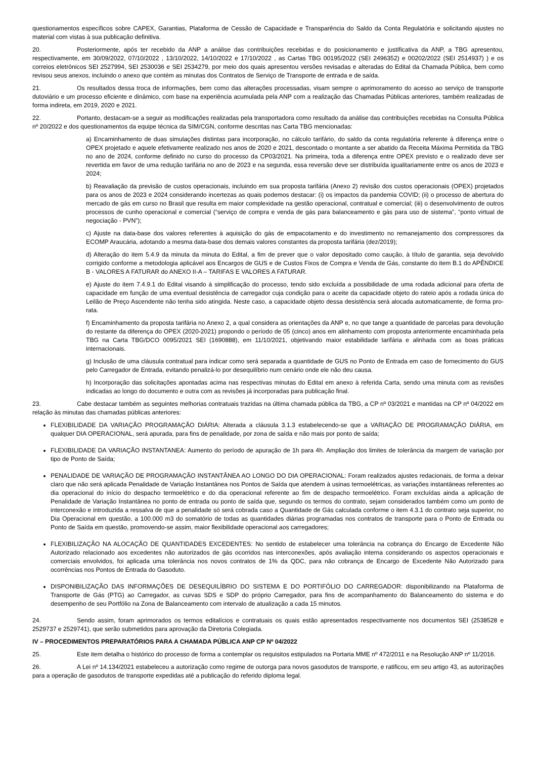questionamentos específicos sobre CAPEX, Garantias, Plataforma de Cessão de Capacidade e Transparência do Saldo da Conta Regulatória e solicitando ajustes no material com vistas à sua publicação definitiva.
20. Posteriormente, após ter recebido da ANP a análise das contribuições recebidas e do posicionamento e justificativa da ANP, a TBG apresentou, respectivamente, em 30/09/2022, 07/10/2022 , 13/10/2022, 14/10/2022 e 17/10/2022 , as Cartas TBG 00195/2022 (SEI 2496352) e 00202/2022 (SEI 2514937) ) e os correios eletrônicos SEI 2527994, SEI 2530036 e SEI 2534279, por meio dos quais apresentou versões revisadas e alteradas do Edital da Chamada Pública, bem como revisou seus anexos, incluindo o anexo que contém as minutas dos Contratos de Serviço de Transporte de entrada e de saída.
21. Os resultados dessa troca de informações, bem como das alterações processadas, visam sempre o aprimoramento do acesso ao serviço de transporte dutoviário e um processo eficiente e dinâmico, com base na experiência acumulada pela ANP com a realização das Chamadas Públicas anteriores, também realizadas de forma indireta, em 2019, 2020 e 2021.
22. Portanto, destacam-se a seguir as modificações realizadas pela transportadora como resultado da análise das contribuições recebidas na Consulta Pública nº 20/2022 e dos questionamentos da equipe técnica da SIM/CGN, conforme descritas nas Carta TBG mencionadas:
a) Encaminhamento de duas simulações distintas para incorporação, no cálculo tarifário, do saldo da conta regulatória referente à diferença entre o OPEX projetado e aquele efetivamente realizado nos anos de 2020 e 2021, descontado o montante a ser abatido da Receita Máxima Permitida da TBG no ano de 2024, conforme definido no curso do processo da CP03/2021. Na primeira, toda a diferença entre OPEX previsto e o realizado deve ser revertida em favor de uma redução tarifária no ano de 2023 e na segunda, essa reversão deve ser distribuída igualitariamente entre os anos de 2023 e 2024;
b) Reavaliação da previsão de custos operacionais, incluindo em sua proposta tarifária (Anexo 2) revisão dos custos operacionais (OPEX) projetados para os anos de 2023 e 2024 considerando incertezas as quais podemos destacar: (i) os impactos da pandemia COVID; (ii) o processo de abertura do mercado de gás em curso no Brasil que resulta em maior complexidade na gestão operacional, contratual e comercial; (iii) o desenvolvimento de outros processos de cunho operacional e comercial (“serviço de compra e venda de gás para balanceamento e gás para uso de sistema”, “ponto virtual de negociação - PVN”);
c) Ajuste na data-base dos valores referentes à aquisição do gás de empacotamento e do investimento no remanejamento dos compressores da ECOMP Araucária, adotando a mesma data-base dos demais valores constantes da proposta tarifária (dez/2019);
d) Alteração do item 5.4.9 da minuta da minuta do Edital, a fim de prever que o valor depositado como caução, à título de garantia, seja devolvido corrigido conforme a metodologia aplicável aos Encargos de GUS e de Custos Fixos de Compra e Venda de Gás, constante do item B.1 do APÊNDICE B - VALORES A FATURAR do ANEXO II-A – TARIFAS E VALORES A FATURAR.
e) Ajuste do item 7.4.9.1 do Edital visando à simplificação do processo, tendo sido excluída a possibilidade de uma rodada adicional para oferta de capacidade em função de uma eventual desistência de carregador cuja condição para o aceite da capacidade objeto do rateio após a rodada única do Leilão de Preço Ascendente não tenha sido atingida. Neste caso, a capacidade objeto dessa desistência será alocada automaticamente, de forma pro-rata.
f) Encaminhamento da proposta tarifária no Anexo 2, a qual considera as orientações da ANP e, no que tange a quantidade de parcelas para devolução do restante da diferença do OPEX (2020-2021) propondo o período de 05 (cinco) anos em alinhamento com proposta anteriormente encaminhada pela TBG na Carta TBG/DCO 0095/2021 SEI (1690888), em 11/10/2021, objetivando maior estabilidade tarifária e alinhada com as boas práticas internacionais.
g) Inclusão de uma cláusula contratual para indicar como será separada a quantidade de GUS no Ponto de Entrada em caso de fornecimento do GUS pelo Carregador de Entrada, evitando penalizá-lo por desequilíbrio num cenário onde ele não deu causa.
h) Incorporação das solicitações apontadas acima nas respectivas minutas do Edital em anexo à referida Carta, sendo uma minuta com as revisões indicadas ao longo do documento e outra com as revisões já incorporadas para publicação final.
23. Cabe destacar também as seguintes melhorias contratuais trazidas na última chamada pública da TBG, a CP nº 03/2021 e mantidas na CP nº 04/2022 em relação às minutas das chamadas públicas anteriores:
FLEXIBILIDADE DA VARIAÇÃO PROGRAMAÇÃO DIÁRIA: Alterada a cláusula 3.1.3 estabelecendo-se que a VARIAÇÃO DE PROGRAMAÇÃO DIÁRIA, em qualquer DIA OPERACIONAL, será apurada, para fins de penalidade, por zona de saída e não mais por ponto de saída;
FLEXIBILIDADE DA VARIAÇÃO INSTANTANEA: Aumento do período de apuração de 1h para 4h. Ampliação dos limites de tolerância da margem de variação por tipo de Ponto de Saída;
PENALIDADE DE VARIAÇÃO DE PROGRAMAÇÃO INSTANTÂNEA AO LONGO DO DIA OPERACIONAL: Foram realizados ajustes redacionais, de forma a deixar claro que não será aplicada Penalidade de Variação Instantânea nos Pontos de Saída que atendem à usinas termoelétricas, as variações instantâneas referentes ao dia operacional do início do despacho termoelétrico e do dia operacional referente ao fim de despacho termoelétrico. Foram excluídas ainda a aplicação de Penalidade de Variação Instantânea no ponto de entrada ou ponto de saída que, segundo os termos do contrato, sejam considerados também como um ponto de interconexão e introduzida a ressalva de que a penalidade só será cobrada caso a Quantidade de Gás calculada conforme o item 4.3.1 do contrato seja superior, no Dia Operacional em questão, a 100.000 m3 do somatório de todas as quantidades diárias programadas nos contratos de transporte para o Ponto de Entrada ou Ponto de Saída em questão, promovendo-se assim, maior flexibilidade operacional aos carregadores;
FLEXIBILIZAÇÃO NA ALOCAÇÃO DE QUANTIDADES EXCEDENTES: No sentido de estabelecer uma tolerância na cobrança do Encargo de Excedente Não Autorizado relacionado aos excedentes não autorizados de gás ocorridos nas interconexões, após avaliação interna considerando os aspectos operacionais e comerciais envolvidos, foi aplicada uma tolerância nos novos contratos de 1% da QDC, para não cobrança de Encargo de Excedente Não Autorizado para ocorrências nos Pontos de Entrada do Gasoduto.
DISPONIBILIZAÇÃO DAS INFORMAÇÕES DE DESEQUILÍBRIO DO SISTEMA E DO PORTIFÓLIO DO CARREGADOR: disponibilizando na Plataforma de Transporte de Gás (PTG) ao Carregador, as curvas SDS e SDP do próprio Carregador, para fins de acompanhamento do Balanceamento do sistema e do desempenho de seu Portfólio na Zona de Balanceamento com intervalo de atualização a cada 15 minutos.
24. Sendo assim, foram aprimorados os termos editalícios e contratuais os quais estão apresentados respectivamente nos documentos SEI (2538528 e 2529737 e 2529741), que serão submetidos para aprovação da Diretoria Colegiada.
IV – PROCEDIMENTOS PREPARATÓRIOS PARA A CHAMADA PÚBLICA ANP CP Nº 04/2022
25. Este item detalha o histórico do processo de forma a contemplar os requisitos estipulados na Portaria MME nº 472/2011 e na Resolução ANP nº 11/2016.
26. A Lei nº 14.134/2021 estabeleceu a autorização como regime de outorga para novos gasodutos de transporte, e ratificou, em seu artigo 43, as autorizações para a operação de gasodutos de transporte expedidas até a publicação do referido diploma legal.